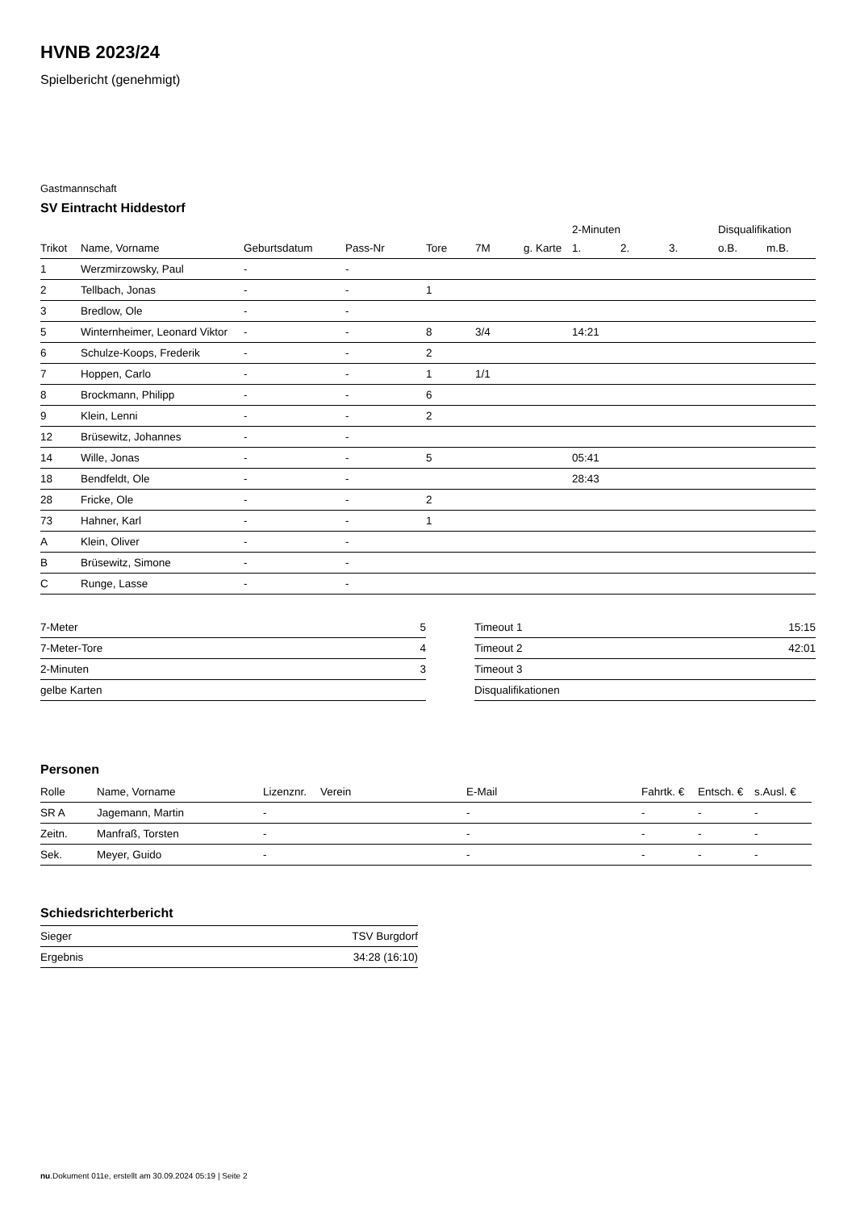HVNB 2023/24
Spielbericht (genehmigt)
Gastmannschaft
SV Eintracht Hiddestorf
| | | | | | | | 2-Minuten | | | Disqualifikation | |
| --- | --- | --- | --- | --- | --- | --- | --- | --- | --- | --- | --- |
| Trikot | Name, Vorname | Geburtsdatum | Pass-Nr | Tore | 7M | g. Karte | 1. | 2. | 3. | o.B. | m.B. |
| 1 | Werzmirzowsky, Paul | - | - | | | | | | | | |
| 2 | Tellbach, Jonas | - | - | 1 | | | | | | | |
| 3 | Bredlow, Ole | - | - | | | | | | | | |
| 5 | Winternheimer, Leonard Viktor | - | - | 8 | 3/4 | | 14:21 | | | | |
| 6 | Schulze-Koops, Frederik | - | - | 2 | | | | | | | |
| 7 | Hoppen, Carlo | - | - | 1 | 1/1 | | | | | | |
| 8 | Brockmann, Philipp | - | - | 6 | | | | | | | |
| 9 | Klein, Lenni | - | - | 2 | | | | | | | |
| 12 | Brüsewitz, Johannes | - | - | | | | | | | | |
| 14 | Wille, Jonas | - | - | 5 | | | 05:41 | | | | |
| 18 | Bendfeldt, Ole | - | - | | | | 28:43 | | | | |
| 28 | Fricke, Ole | - | - | 2 | | | | | | | |
| 73 | Hahner, Karl | - | - | 1 | | | | | | | |
| A | Klein, Oliver | - | - | | | | | | | | |
| B | Brüsewitz, Simone | - | - | | | | | | | | |
| C | Runge, Lasse | - | - | | | | | | | | |
| 7-Meter | 5 |
| 7-Meter-Tore | 4 |
| 2-Minuten | 3 |
| gelbe Karten | |
| Timeout 1 | 15:15 |
| Timeout 2 | 42:01 |
| Timeout 3 | |
| Disqualifikationen | |
Personen
| Rolle | Name, Vorname | Lizenznr. | Verein | E-Mail | Fahrtk. € | Entsch. € | s.Ausl. € |
| --- | --- | --- | --- | --- | --- | --- | --- |
| SR A | Jagemann, Martin | - | | - | - | - | - |
| Zeitn. | Manfraß, Torsten | - | | - | - | - | - |
| Sek. | Meyer, Guido | - | | - | - | - | - |
Schiedsrichterbericht
| Sieger | TSV Burgdorf |
| Ergebnis | 34:28 (16:10) |
nu.Dokument 011e, erstellt am 30.09.2024 05:19 | Seite 2